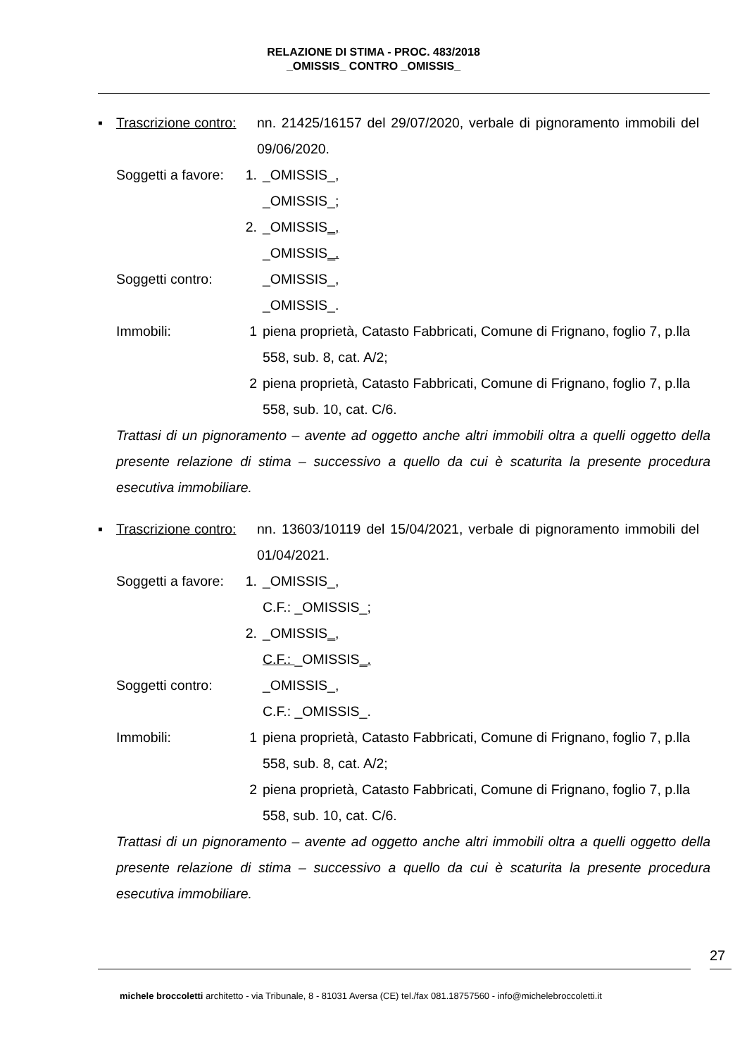RELAZIONE DI STIMA - PROC. 483/2018
_OMISSIS_ CONTRO _OMISSIS_
▪ Trascrizione contro:
nn. 21425/16157 del 29/07/2020, verbale di pignoramento immobili del 09/06/2020.
Soggetti a favore:
1. _OMISSIS_,
_OMISSIS_;
2. _OMISSIS_,
_OMISSIS_.
Soggetti contro:
_OMISSIS_,
_OMISSIS_.
Immobili: 1 piena proprietà, Catasto Fabbricati, Comune di Frignano, foglio 7, p.lla 558, sub. 8, cat. A/2;
2 piena proprietà, Catasto Fabbricati, Comune di Frignano, foglio 7, p.lla 558, sub. 10, cat. C/6.
Trattasi di un pignoramento – avente ad oggetto anche altri immobili oltra a quelli oggetto della presente relazione di stima – successivo a quello da cui è scaturita la presente procedura esecutiva immobiliare.
▪ Trascrizione contro:
nn. 13603/10119 del 15/04/2021, verbale di pignoramento immobili del 01/04/2021.
Soggetti a favore:
1. _OMISSIS_,
C.F.: _OMISSIS_;
2. _OMISSIS_,
C.F.: _OMISSIS_.
Soggetti contro:
_OMISSIS_,
C.F.: _OMISSIS_.
Immobili: 1 piena proprietà, Catasto Fabbricati, Comune di Frignano, foglio 7, p.lla 558, sub. 8, cat. A/2;
2 piena proprietà, Catasto Fabbricati, Comune di Frignano, foglio 7, p.lla 558, sub. 10, cat. C/6.
Trattasi di un pignoramento – avente ad oggetto anche altri immobili oltra a quelli oggetto della presente relazione di stima – successivo a quello da cui è scaturita la presente procedura esecutiva immobiliare.
27
michele broccoletti architetto - via Tribunale, 8 - 81031 Aversa (CE) tel./fax 081.18757560 - info@michelebroccoletti.it